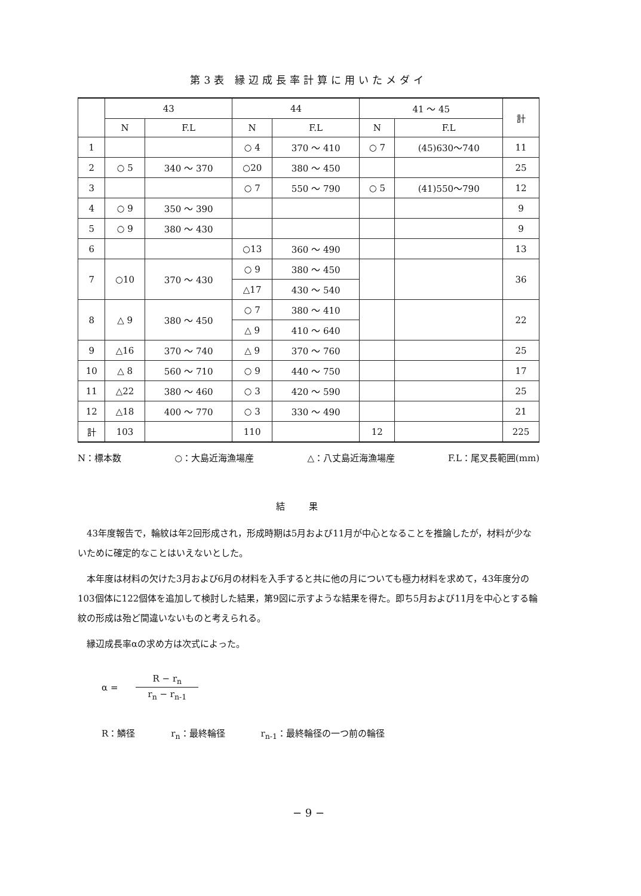第3表 縁辺成長率計算に用いたメダイ
| | 43 | | 44 | | 41 ～ 45 | | 計 |
| --- | --- | --- | --- | --- | --- | --- | --- |
| | N | F.L | N | F.L | N | F.L | |
| 1 | | | ○ 4 | 370 ～ 410 | ○ 7 | (45)630～740 | 11 |
| 2 | ○ 5 | 340 ～ 370 | ○20 | 380 ～ 450 | | | 25 |
| 3 | | | ○ 7 | 550 ～ 790 | ○ 5 | (41)550～790 | 12 |
| 4 | ○ 9 | 350 ～ 390 | | | | | 9 |
| 5 | ○ 9 | 380 ～ 430 | | | | | 9 |
| 6 | | | ○13 | 360 ～ 490 | | | 13 |
| 7 | ○10 | 370 ～ 430 | ○ 9 | 380 ～ 450 | | | 36 |
| | | | △17 | 430 ～ 540 | | | |
| 8 | △ 9 | 380 ～ 450 | ○ 7 | 380 ～ 410 | | | 22 |
| | | | △ 9 | 410 ～ 640 | | | |
| 9 | △16 | 370 ～ 740 | △ 9 | 370 ～ 760 | | | 25 |
| 10 | △ 8 | 560 ～ 710 | ○ 9 | 440 ～ 750 | | | 17 |
| 11 | △22 | 380 ～ 460 | ○ 3 | 420 ～ 590 | | | 25 |
| 12 | △18 | 400 ～ 770 | ○ 3 | 330 ～ 490 | | | 21 |
| 計 | 103 | | 110 | | 12 | | 225 |
N：標本数 ○：大島近海漁場産 △：八丈島近海漁場産 F.L：尾叉長範囲(mm)
結果
43年度報告で，輪紋は年2回形成され，形成時期は5月および11月が中心となることを推論したが，材料が少ないために確定的なことはいえないとした。
本年度は材料の欠けた3月および6月の材料を入手すると共に他の月についても極力材料を求めて，43年度分の103個体に122個体を追加して検討した結果，第9図に示すような結果を得た。即ち5月および11月を中心とする輪紋の形成は殆ど間違いないものと考えられる。
縁辺成長率αの求め方は次式によった。
α = R − r<sub>n</sub> r<sub>n</sub> − r<sub>n-1</sub>
R：鱗径 r<sub>n</sub>：最終輪径 r<sub>n-1</sub>：最終輪径の一つ前の輪径
− 9 −